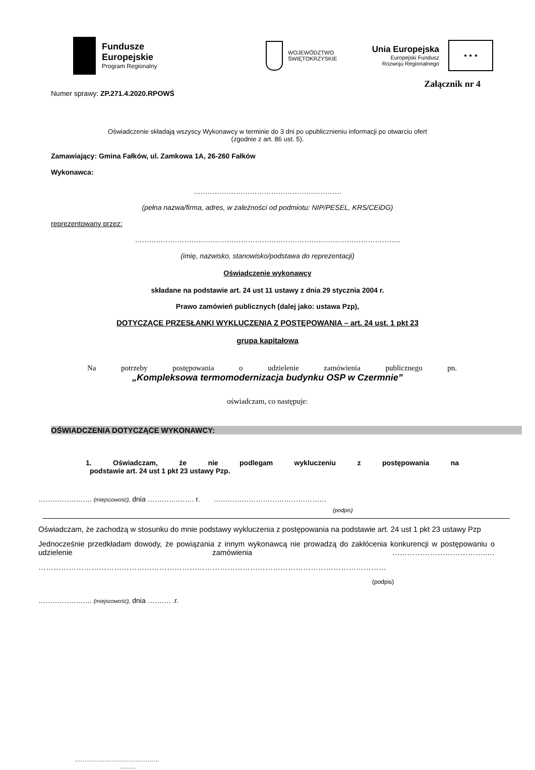Fundusze
Europejskie
Program Regionalny
WOJEWÓDZTWO
ŚWIĘTOKRZYSKIE
Unia Europejska
Europejski Fundusz
Rozwoju Regionalnego
★ ★ ★
Załącznik nr 4
Numer sprawy: ZP.271.4.2020.RPOWŚ
Oświadczenie składają wszyscy Wykonawcy w terminie do 3 dni po upublicznieniu informacji po otwarciu ofert
(zgodnie z art. 86 ust. 5).
Zamawiający: Gmina Fałków, ul. Zamkowa 1A, 26-260 Fałków
Wykonawca:
………………………………………………………
(pełna nazwa/firma, adres, w zależności od podmiotu: NIP/PESEL, KRS/CEiDG)
reprezentowany przez:
…………………………………………………………………………………………………..
(imię, nazwisko, stanowisko/podstawa do reprezentacji)
Oświadczenie wykonawcy
składane na podstawie art. 24 ust 11 ustawy z dnia 29 stycznia 2004 r.
Prawo zamówień publicznych (dalej jako: ustawa Pzp),
DOTYCZĄCE PRZESŁANKI WYKLUCZENIA Z POSTĘPOWANIA – art. 24 ust. 1 pkt 23
grupa kapitałowa
Na potrzeby postępowania o udzielenie zamówienia publicznego pn.
„Kompleksowa termomodernizacja budynku OSP w Czermnie”
oświadczam, co następuje:
OŚWIADCZENIA DOTYCZĄCE WYKONAWCY:
1. Oświadczam, że nie podlegam wykluczeniu z postępowania na
podstawie art. 24 ust 1 pkt 23 ustawy Pzp.
…………….……. (miejscowość), dnia ………….……. r. …………………………………………
(podpis)
Oświadczam, że zachodzą w stosunku do mnie podstawy wykluczenia z postępowania na podstawie art. 24 ust 1 pkt 23 ustawy Pzp
Jednocześnie przedkładam dowody, że powiązania z innym wykonawcą nie prowadzą do zakłócenia konkurencji w postępowaniu o udzielenie zamówienia ………………………………..…
…………………………………………………………………………………………………………………………
(podpis)
…………….……. (miejscowość), dnia ………. .r.
……………………………………
……..